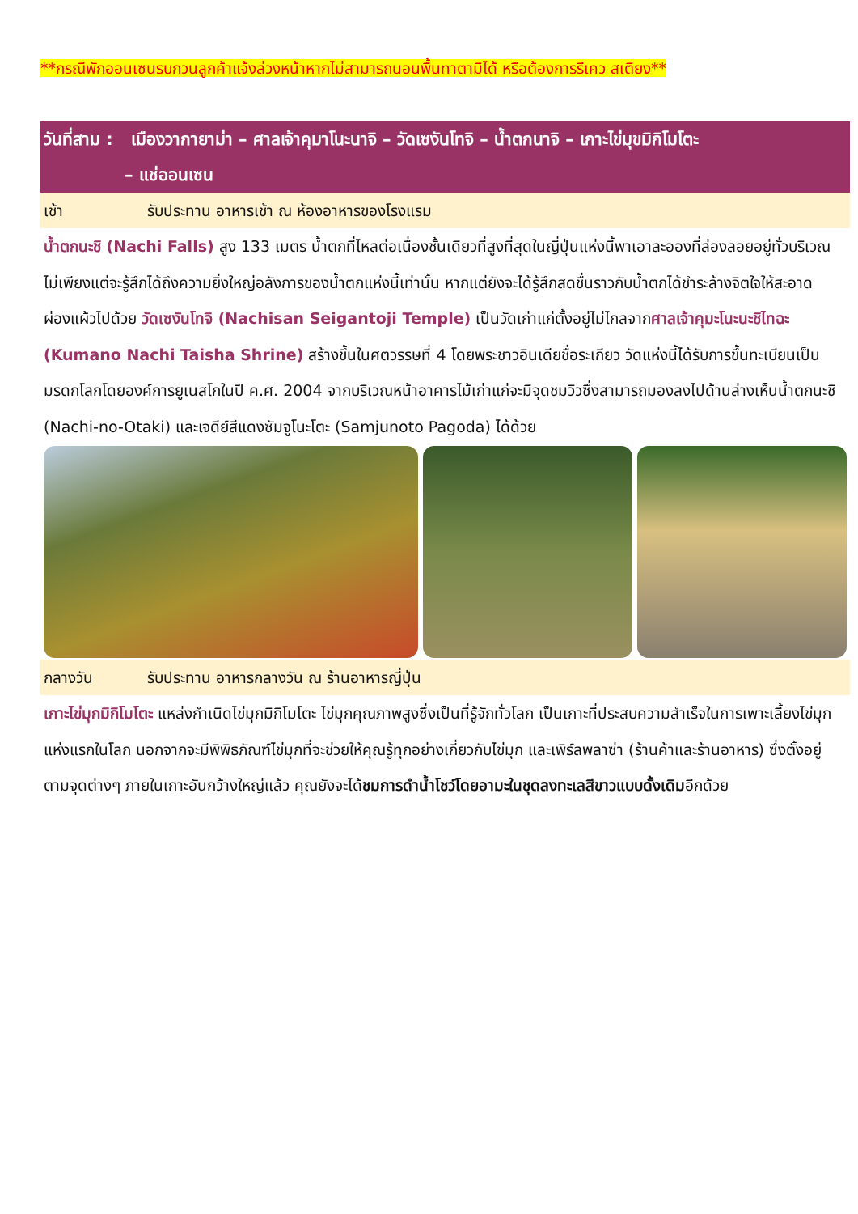**กรณีพักออนเซนรบกวนลูกค้าแจ้งล่วงหน้าหากไม่สามารถนอนพื้นทาตามิได้ หรือต้องการรีเคว สเตียง**
วันที่สาม : เมืองวากายาม่า – ศาลเจ้าคุมาโนะนาจิ – วัดเซงันโทจิ – น้ำตกนาจิ – เกาะไข่มุขมิกิโมโตะ
– แช่ออนเซน
เช้า รับประทาน อาหารเช้า ณ ห้องอาหารของโรงแรม
น้ำตกนะชิ (Nachi Falls) สูง 133 เมตร น้ำตกที่ไหลต่อเนื่องชั้นเดียวที่สูงที่สุดในญี่ปุ่นแห่งนี้พาเอาละอองที่ล่องลอยอยู่ทั่วบริเวณ ไม่เพียงแต่จะรู้สึกได้ถึงความยิ่งใหญ่อลังการของน้ำตกแห่งนี้เท่านั้น หากแต่ยังจะได้รู้สึกสดชื่นราวกับน้ำตกได้ชำระล้างจิตใจให้สะอาดผ่องแผ้วไปด้วย วัดเซงันโทจิ (Nachisan Seigantoji Temple) เป็นวัดเก่าแก่ตั้งอยู่ไม่ไกลจากศาลเจ้าคุมะโนะนะชิไทฉะ (Kumano Nachi Taisha Shrine) สร้างขึ้นในศตวรรษที่ 4 โดยพระชาวอินเดียชื่อระเกียว วัดแห่งนี้ได้รับการขึ้นทะเบียนเป็นมรดกโลกโดยองค์การยูเนสโกในปี ค.ศ. 2004 จากบริเวณหน้าอาคารไม้เก่าแก่จะมีจุดชมวิวซึ่งสามารถมองลงไปด้านล่างเห็นน้ำตกนะชิ (Nachi-no-Otaki) และเจดีย์สีแดงซัมจูโนะโตะ (Samjunoto Pagoda) ได้ด้วย
กลางวัน รับประทาน อาหารกลางวัน ณ ร้านอาหารญี่ปุ่น
เกาะไข่มุกมิกิโมโตะ แหล่งกำเนิดไข่มุกมิกิโมโตะ ไข่มุกคุณภาพสูงซึ่งเป็นที่รู้จักทั่วโลก เป็นเกาะที่ประสบความสำเร็จในการเพาะเลี้ยงไข่มุกแห่งแรกในโลก นอกจากจะมีพิพิธภัณฑ์ไข่มุกที่จะช่วยให้คุณรู้ทุกอย่างเกี่ยวกับไข่มุก และเพิร์ลพลาซ่า (ร้านค้าและร้านอาหาร) ซึ่งตั้งอยู่ตามจุดต่างๆ ภายในเกาะอันกว้างใหญ่แล้ว คุณยังจะได้ชมการดำน้ำโชว์โดยอามะในชุดลงทะเลสีขาวแบบดั้งเดิมอีกด้วย